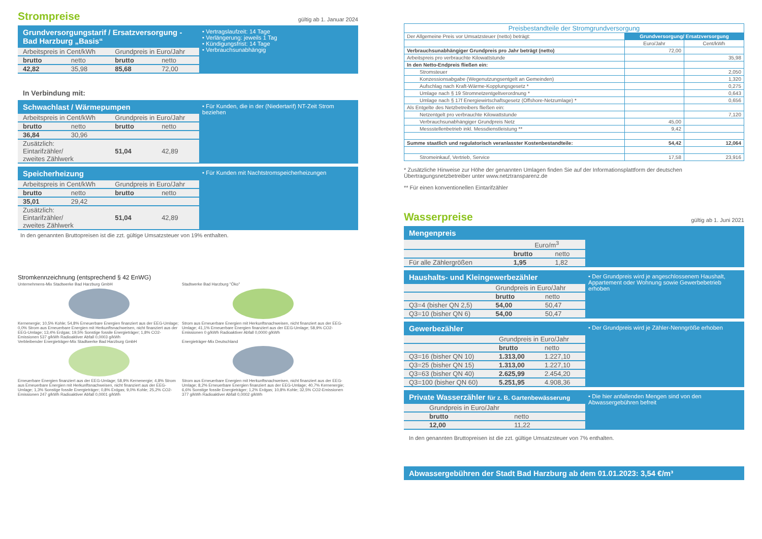Strompreise
gültig ab 1. Januar 2024
Grundversorgungstarif / Ersatzversorgung - Bad Harzburg „Basis“
| Arbeitspreis in Cent/kWh | | Grundpreis in Euro/Jahr | |
| brutto | netto | brutto | netto |
| 42,82 | 35,98 | 85,68 | 72,00 |
• Vertragslaufzeit: 14 Tage
• Verlängerung: jeweils 1 Tag
• Kündigungsfrist: 14 Tage
• Verbrauchsunabhängig
In Verbindung mit:
Schwachlast / Wärmepumpen
| Arbeitspreis in Cent/kWh | | Grundpreis in Euro/Jahr | |
| brutto | netto | brutto | netto |
| 36,84 | 30,96 | | |
| Zusätzlich: Eintarifzähler/ zweites Zählwerk | | 51,04 | 42,89 |
• Für Kunden, die in der (Niedertarif) NT-Zeit Strom beziehen
Speicherheizung
| Arbeitspreis in Cent/kWh | | Grundpreis in Euro/Jahr | |
| brutto | netto | brutto | netto |
| 35,01 | 29,42 | | |
| Zusätzlich: Eintarifzähler/ zweites Zählwerk | | 51,04 | 42,89 |
• Für Kunden mit Nachtstromspeicherheizungen
In den genannten Bruttopreisen ist die zzt. gültige Umsatzsteuer von 19% enthalten.
Stromkennzeichnung (entsprechend § 42 EnWG)
Unternehmens-Mix Stadtwerke Bad Harzburg GmbH
Kernenergie; 10,5% Kohle; 54,8% Erneuerbare Energien finanziert aus der EEG-Umlage; 0,0% Strom aus Erneuerbare Energien mit Herkunftsnachweisen, nicht finanziert aus der EEG-Umlage; 13,4% Erdgas; 19,5% Sonstige fossile Energieträger; 1,8% CO2-Emissionen 537 g/kWh Radioaktiver Abfall 0,0003 g/kWh
Stadtwerke Bad Harzburg "Öko"
Strom aus Erneuerbare Energien mit Herkunftsnachweisen, nicht finanziert aus der EEG-Umlage; 41,1% Erneuerbare Energien finanziert aus der EEG-Umlage; 58,9% CO2-Emissionen 0 g/kWh Radioaktiver Abfall 0,0000 g/kWh
Verbleibender Energieträger-Mix Stadtwerke Bad Harzburg GmbH
Erneuerbare Energien finanziert aus der EEG-Umlage; 58,9% Kernenergie; 4,8% Strom aus Erneuerbare Energien mit Herkunftsnachweisen, nicht finanziert aus der EEG-Umlage; 1,3% Sonstige fossile Energieträger; 0,8% Erdgas; 9,0% Kohle; 25,2% CO2-Emissionen 247 g/kWh Radioaktiver Abfall 0,0001 g/kWh
Energieträger-Mix Deutschland
Strom aus Erneuerbare Energien mit Herkunftsnachweisen, nicht finanziert aus der EEG-Umlage; 8,2% Erneuerbare Energien finanziert aus der EEG-Umlage; 40,7% Kernenergie; 6,6% Sonstige fossile Energieträger; 1,2% Erdgas; 10,8% Kohle; 32,5% CO2-Emissionen 377 g/kWh Radioaktiver Abfall 0,0002 g/kWh
| Preisbestandteile der Stromgrundversorgung | | |
| --- | --- | --- |
| Der Allgemeine Preis vor Umsatzsteuer (netto) beträgt: | Grundversorgung/ Ersatzversorgung | |
| | Euro/Jahr | Cent/kWh |
| Verbrauchsunabhängiger Grundpreis pro Jahr beträgt (netto) | 72,00 | |
| Arbeitspreis pro verbrauchte Kilowattstunde | | 35,98 |
| In den Netto-Endpreis fließen ein: | | |
| Stromsteuer | | 2,050 |
| Konzessionsabgabe (Wegenutzungsentgelt an Gemeinden) | | 1,320 |
| Aufschlag nach Kraft-Wärme-Kopplungsgesetz * | | 0,275 |
| Umlage nach § 19 Stromnetzentgeltverordnung * | | 0,643 |
| Umlage nach § 17f Energiewirtschaftsgesetz (Offshore-Netzumlage) * | | 0,656 |
| Als Entgelte des Netzbetreibers fließen ein: | | |
| Netzentgelt pro verbrauchte Kilowattstunde | | 7,120 |
| Verbrauchsunabhängiger Grundpreis Netz | 45,00 | |
| Messstellenbetrieb inkl. Messdienstleistung ** | 9,42 | |
| Summe staatlich und regulatorisch veranlasster Kostenbestandteile: | 54,42 | 12,064 |
| Stromeinkauf, Vertrieb, Service | 17,58 | 23,916 |
* Zusätzliche Hinweise zur Höhe der genannten Umlagen finden Sie auf der Informationsplattform der deutschen Übertragungsnetzbetreiber unter www.netztransparenz.de
** Für einen konventionellen Eintarifzähler
Wasserpreise
gültig ab 1. Juni 2021
Mengenpreis
| | Euro/m<sup>3</sup> | |
| | brutto | netto |
| Für alle Zählergrößen | 1,95 | 1,82 |
Haushalts- und Kleingewerbezähler
| | Grundpreis in Euro/Jahr | |
| | brutto | netto |
| Q3=4 (bisher QN 2,5) | 54,00 | 50,47 |
| Q3=10 (bisher QN 6) | 54,00 | 50,47 |
• Der Grundpreis wird je angeschlossenem Haushalt, Appartement oder Wohnung sowie Gewerbebetrieb erhoben
Gewerbezähler
| | Grundpreis in Euro/Jahr | |
| | brutto | netto |
| Q3=16 (bisher QN 10) | 1.313,00 | 1.227,10 |
| Q3=25 (bisher QN 15) | 1.313,00 | 1.227,10 |
| Q3=63 (bisher QN 40) | 2.625,99 | 2.454,20 |
| Q3=100 (bisher QN 60) | 5.251,95 | 4.908,36 |
• Der Grundpreis wird je Zähler-Nenngröße erhoben
Private Wasserzähler für z. B. Gartenbewässerung
| | Grundpreis in Euro/Jahr | |
| | brutto | netto |
| | 12,00 | 11,22 |
• Die hier anfallenden Mengen sind von den Abwassergebühren befreit
In den genannten Bruttopreisen ist die zzt. gültige Umsatzsteuer von 7% enthalten.
Abwassergebühren der Stadt Bad Harzburg ab dem 01.01.2023: 3,54 €/m³